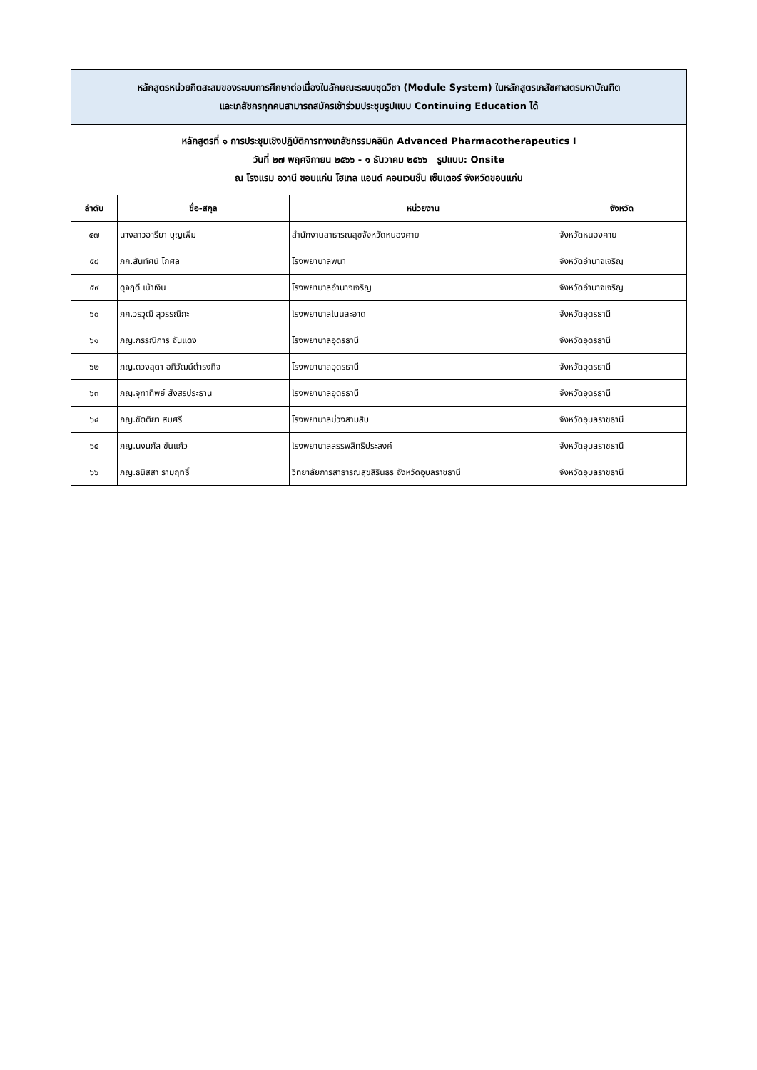| หลักสูตรหน่วยกิตสะสมของระบบการศึกษาต่อเนื่องในลักษณะระบบชุดวิชา (Module System) ในหลักสูตรเภสัชศาสตรมหาบัณฑิต และเภสัชกรทุกคนสามารถสมัครเข้าร่วมประชุมรูปแบบ Continuing Education ได้ | | | |
| หลักสูตรที่ ๑ การประชุมเชิงปฏิบัติการทางเภสัชกรรมคลินิก Advanced Pharmacotherapeutics I วันที่ ๒๗ พฤศจิกายน ๒๕๖๖ - ๑ ธันวาคม ๒๕๖๖ รูปแบบ: Onsite ณ โรงแรม อวานี ขอนแก่น โฮเทล แอนด์ คอนเวนชั่น เซ็นเตอร์ จังหวัดขอนแก่น | | | |
| ลำดับ | ชื่อ-สกุล | หน่วยงาน | จังหวัด |
| ๕๗ | นางสาวอารียา บุญเพิ่ม | สำนักงานสาธารณสุขจังหวัดหนองคาย | จังหวัดหนองคาย |
| ๕๘ | ภก.สันทัศน์ โกศล | โรงพยาบาลพนา | จังหวัดอำนาจเจริญ |
| ๕๙ | ดุจฤดี เบ้าเงิน | โรงพยาบาลอำนาจเจริญ | จังหวัดอำนาจเจริญ |
| ๖๐ | ภก.วรวุฒิ สุวรรณิกะ | โรงพยาบาลโนนสะอาด | จังหวัดอุดรธานี |
| ๖๑ | ภญ.กรรณิการ์ จันแดง | โรงพยาบาลอุดรธานี | จังหวัดอุดรธานี |
| ๖๒ | ภญ.ดวงสุดา อภิวัฒน์ดำรงกิจ | โรงพยาบาลอุดรธานี | จังหวัดอุดรธานี |
| ๖๓ | ภญ.จุฑาทิพย์ สังสรประธาน | โรงพยาบาลอุดรธานี | จังหวัดอุดรธานี |
| ๖๔ | ภญ.ขัตติยา สมศรี | โรงพยาบาลม่วงสามสิบ | จังหวัดอุบลราชธานี |
| ๖๕ | ภญ.นงนภัส ขันแก้ว | โรงพยาบาลสรรพสิทธิประสงค์ | จังหวัดอุบลราชธานี |
| ๖๖ | ภญ.ธนิสสา รามฤทธิ์ | วิทยาลัยการสาธารณสุขสิรินธร จังหวัดอุบลราชธานี | จังหวัดอุบลราชธานี |